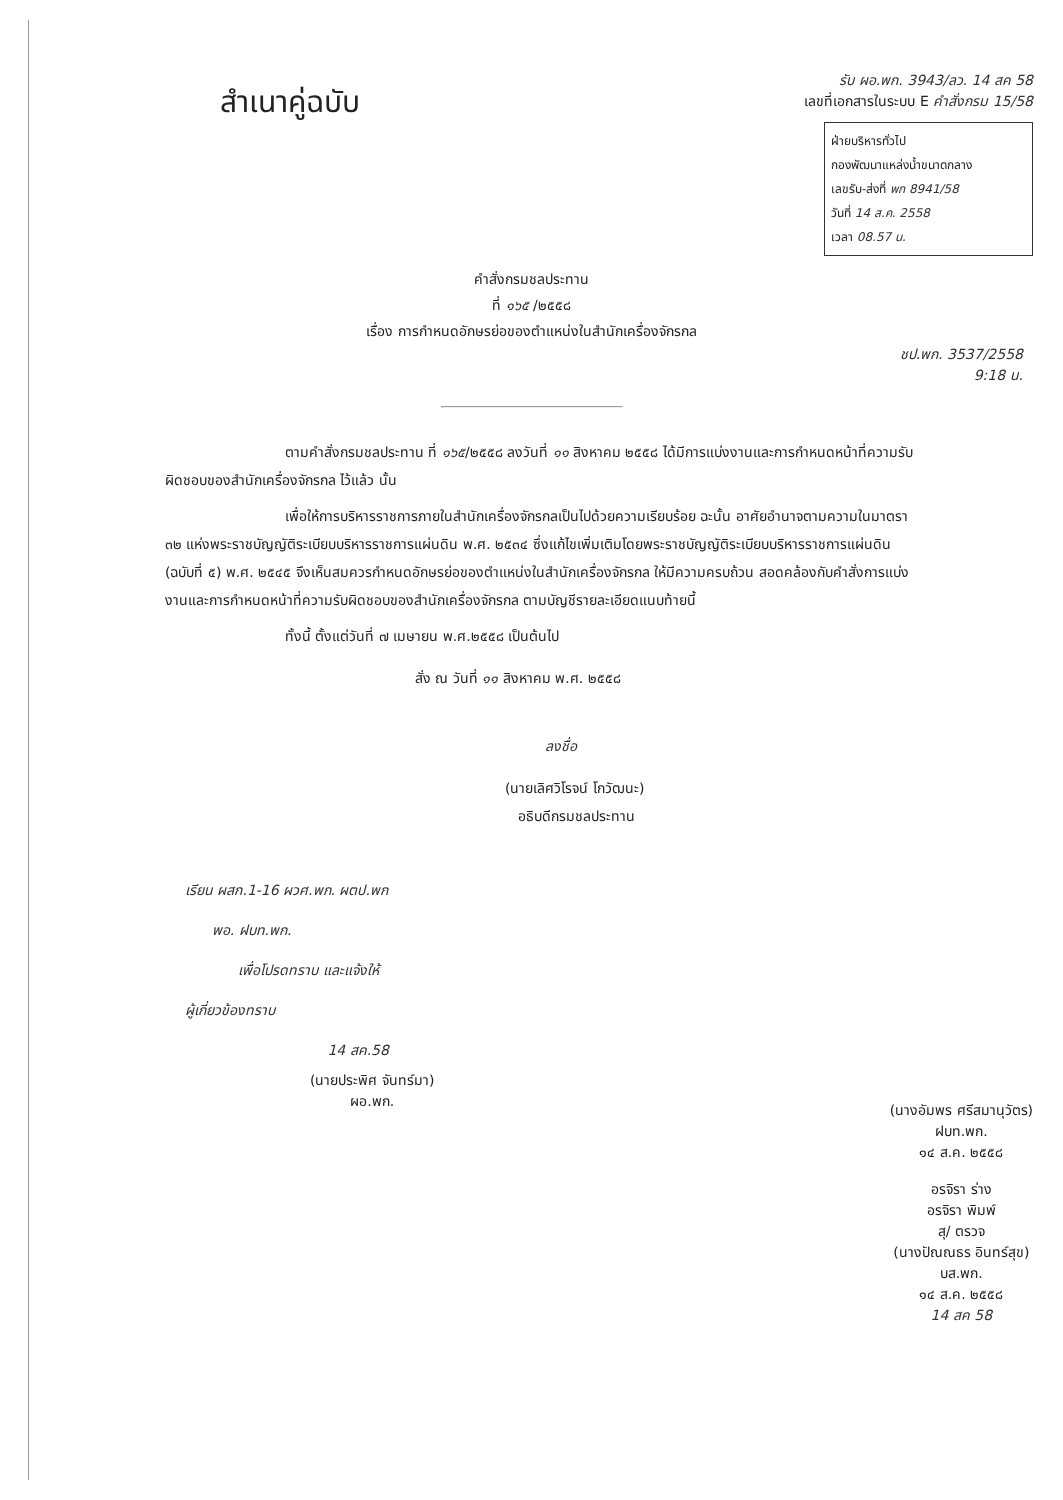สำเนาคู่ฉบับ
รับ ผอ.พก. 3943/ลว. 14 สค 58
เลขที่เอกสารในระบบ E คำสั่งกรม 15/58
ฝ่ายบริหารทั่วไป
กองพัฒนาแหล่งน้ำขนาดกลาง
เลขรับ-ส่งที่ พก 8941/58
วันที่ 14 ส.ค. 2558
เวลา 08.57 น.
คำสั่งกรมชลประทาน
ที่ ๑๖๕ /๒๕๕๘
เรื่อง การกำหนดอักษรย่อของตำแหน่งในสำนักเครื่องจักรกล
ชป.พก. 3537/2558
9:18 น.
ตามคำสั่งกรมชลประทาน ที่ ๑๖๕/๒๕๕๘ ลงวันที่ ๑๑ สิงหาคม ๒๕๕๘ ได้มีการแบ่งงานและการกำหนดหน้าที่ความรับผิดชอบของสำนักเครื่องจักรกล ไว้แล้ว นั้น
เพื่อให้การบริหารราชการภายในสำนักเครื่องจักรกลเป็นไปด้วยความเรียบร้อย ฉะนั้น อาศัยอำนาจตามความในมาตรา ๓๒ แห่งพระราชบัญญัติระเบียบบริหารราชการแผ่นดิน พ.ศ. ๒๕๓๔ ซึ่งแก้ไขเพิ่มเติมโดยพระราชบัญญัติระเบียบบริหารราชการแผ่นดิน (ฉบับที่ ๕) พ.ศ. ๒๕๔๕ จึงเห็นสมควรกำหนดอักษรย่อของตำแหน่งในสำนักเครื่องจักรกล ให้มีความครบถ้วน สอดคล้องกับคำสั่งการแบ่งงานและการกำหนดหน้าที่ความรับผิดชอบของสำนักเครื่องจักรกล ตามบัญชีรายละเอียดแนบท้ายนี้
ทั้งนี้ ตั้งแต่วันที่ ๗ เมษายน พ.ศ.๒๕๕๘ เป็นต้นไป
สั่ง ณ วันที่ ๑๑ สิงหาคม พ.ศ. ๒๕๕๘
ลงชื่อ
(นายเลิศวิโรจน์ โกวัฒนะ)
อธิบดีกรมชลประทาน
เรียน ผสก.1-16 ผวศ.พก. ผตป.พก
พอ. ฝบท.พก.
เพื่อโปรดทราบ และแจ้งให้
ผู้เกี่ยวข้องทราบ
14 สค.58
(นายประพิศ จันทร์มา)
ผอ.พก.
(นางอัมพร ศรีสมานุวัตร)
ฝบท.พก.
๑๔ ส.ค. ๒๕๕๘
อรจิรา ร่าง
อรจิรา พิมพ์
สุ/ ตรวจ
(นางปัณณธร อินทร์สุข)
บส.พก.
๑๔ ส.ค. ๒๕๕๘
14 สค 58